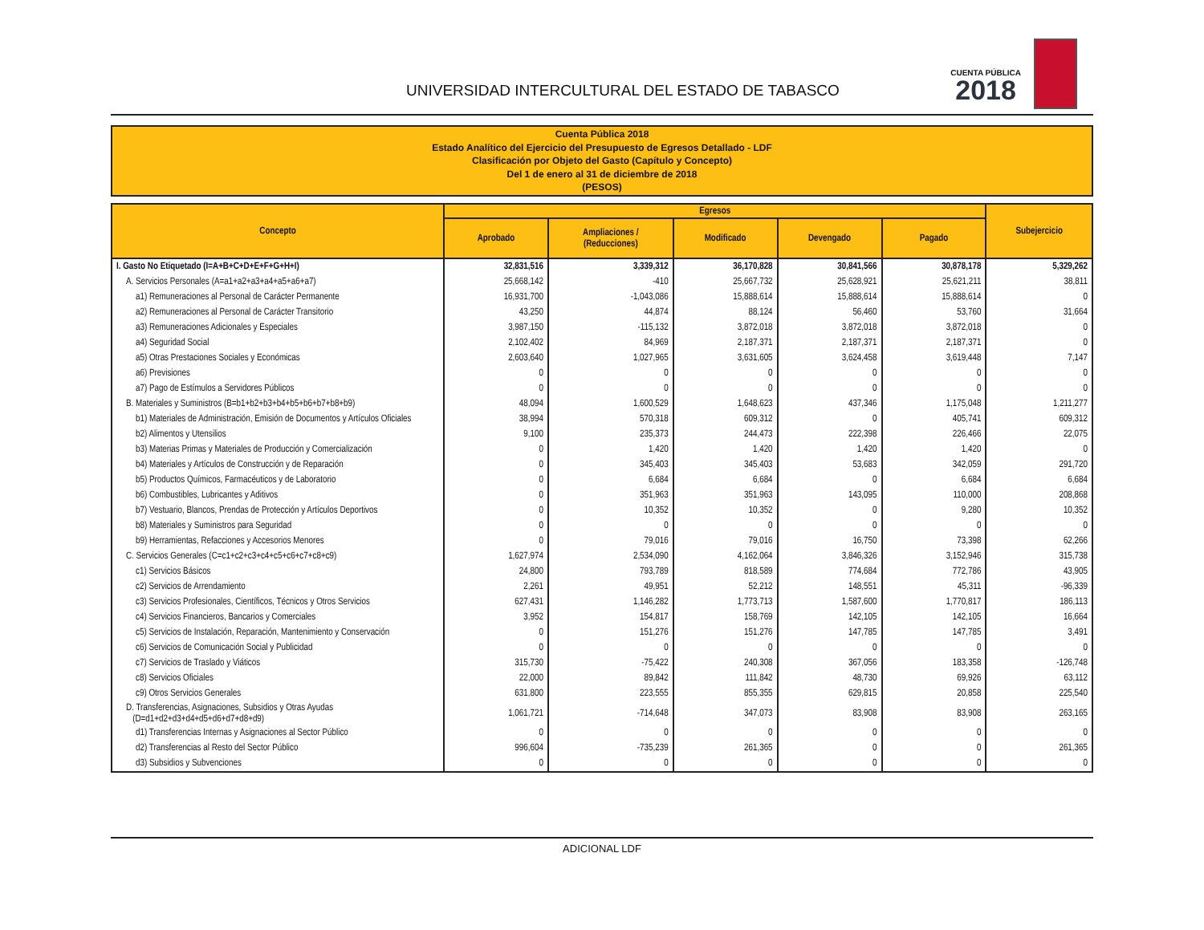UNIVERSIDAD INTERCULTURAL DEL ESTADO DE TABASCO
CUENTA PÚBLICA
2018
Cuenta Pública 2018
Estado Analítico del Ejercicio del Presupuesto de Egresos Detallado - LDF
Clasificación por Objeto del Gasto (Capítulo y Concepto)
Del 1 de enero al 31 de diciembre de 2018
(PESOS)
| Concepto | Egresos | | | | | Subejercicio |
| --- | --- | --- | --- | --- | --- | --- |
| | Aprobado | Ampliaciones / (Reducciones) | Modificado | Devengado | Pagado | |
| I. Gasto No Etiquetado (I=A+B+C+D+E+F+G+H+I) | 32,831,516 | 3,339,312 | 36,170,828 | 30,841,566 | 30,878,178 | 5,329,262 |
| A. Servicios Personales (A=a1+a2+a3+a4+a5+a6+a7) | 25,668,142 | -410 | 25,667,732 | 25,628,921 | 25,621,211 | 38,811 |
| a1) Remuneraciones al Personal de Carácter Permanente | 16,931,700 | -1,043,086 | 15,888,614 | 15,888,614 | 15,888,614 | 0 |
| a2) Remuneraciones al Personal de Carácter Transitorio | 43,250 | 44,874 | 88,124 | 56,460 | 53,760 | 31,664 |
| a3) Remuneraciones Adicionales y Especiales | 3,987,150 | -115,132 | 3,872,018 | 3,872,018 | 3,872,018 | 0 |
| a4) Seguridad Social | 2,102,402 | 84,969 | 2,187,371 | 2,187,371 | 2,187,371 | 0 |
| a5) Otras Prestaciones Sociales y Económicas | 2,603,640 | 1,027,965 | 3,631,605 | 3,624,458 | 3,619,448 | 7,147 |
| a6) Previsiones | 0 | 0 | 0 | 0 | 0 | 0 |
| a7) Pago de Estímulos a Servidores Públicos | 0 | 0 | 0 | 0 | 0 | 0 |
| B. Materiales y Suministros (B=b1+b2+b3+b4+b5+b6+b7+b8+b9) | 48,094 | 1,600,529 | 1,648,623 | 437,346 | 1,175,048 | 1,211,277 |
| b1) Materiales de Administración, Emisión de Documentos y Artículos Oficiales | 38,994 | 570,318 | 609,312 | 0 | 405,741 | 609,312 |
| b2) Alimentos y Utensilios | 9,100 | 235,373 | 244,473 | 222,398 | 226,466 | 22,075 |
| b3) Materias Primas y Materiales de Producción y Comercialización | 0 | 1,420 | 1,420 | 1,420 | 1,420 | 0 |
| b4) Materiales y Artículos de Construcción y de Reparación | 0 | 345,403 | 345,403 | 53,683 | 342,059 | 291,720 |
| b5) Productos Químicos, Farmacéuticos y de Laboratorio | 0 | 6,684 | 6,684 | 0 | 6,684 | 6,684 |
| b6) Combustibles, Lubricantes y Aditivos | 0 | 351,963 | 351,963 | 143,095 | 110,000 | 208,868 |
| b7) Vestuario, Blancos, Prendas de Protección y Artículos Deportivos | 0 | 10,352 | 10,352 | 0 | 9,280 | 10,352 |
| b8) Materiales y Suministros para Seguridad | 0 | 0 | 0 | 0 | 0 | 0 |
| b9) Herramientas, Refacciones y Accesorios Menores | 0 | 79,016 | 79,016 | 16,750 | 73,398 | 62,266 |
| C. Servicios Generales (C=c1+c2+c3+c4+c5+c6+c7+c8+c9) | 1,627,974 | 2,534,090 | 4,162,064 | 3,846,326 | 3,152,946 | 315,738 |
| c1) Servicios Básicos | 24,800 | 793,789 | 818,589 | 774,684 | 772,786 | 43,905 |
| c2) Servicios de Arrendamiento | 2,261 | 49,951 | 52,212 | 148,551 | 45,311 | -96,339 |
| c3) Servicios Profesionales, Científicos, Técnicos y Otros Servicios | 627,431 | 1,146,282 | 1,773,713 | 1,587,600 | 1,770,817 | 186,113 |
| c4) Servicios Financieros, Bancarios y Comerciales | 3,952 | 154,817 | 158,769 | 142,105 | 142,105 | 16,664 |
| c5) Servicios de Instalación, Reparación, Mantenimiento y Conservación | 0 | 151,276 | 151,276 | 147,785 | 147,785 | 3,491 |
| c6) Servicios de Comunicación Social y Publicidad | 0 | 0 | 0 | 0 | 0 | 0 |
| c7) Servicios de Traslado y Viáticos | 315,730 | -75,422 | 240,308 | 367,056 | 183,358 | -126,748 |
| c8) Servicios Oficiales | 22,000 | 89,842 | 111,842 | 48,730 | 69,926 | 63,112 |
| c9) Otros Servicios Generales | 631,800 | 223,555 | 855,355 | 629,815 | 20,858 | 225,540 |
| D. Transferencias, Asignaciones, Subsidios y Otras Ayudas (D=d1+d2+d3+d4+d5+d6+d7+d8+d9) | 1,061,721 | -714,648 | 347,073 | 83,908 | 83,908 | 263,165 |
| d1) Transferencias Internas y Asignaciones al Sector Público | 0 | 0 | 0 | 0 | 0 | 0 |
| d2) Transferencias al Resto del Sector Público | 996,604 | -735,239 | 261,365 | 0 | 0 | 261,365 |
| d3) Subsidios y Subvenciones | 0 | 0 | 0 | 0 | 0 | 0 |
ADICIONAL LDF